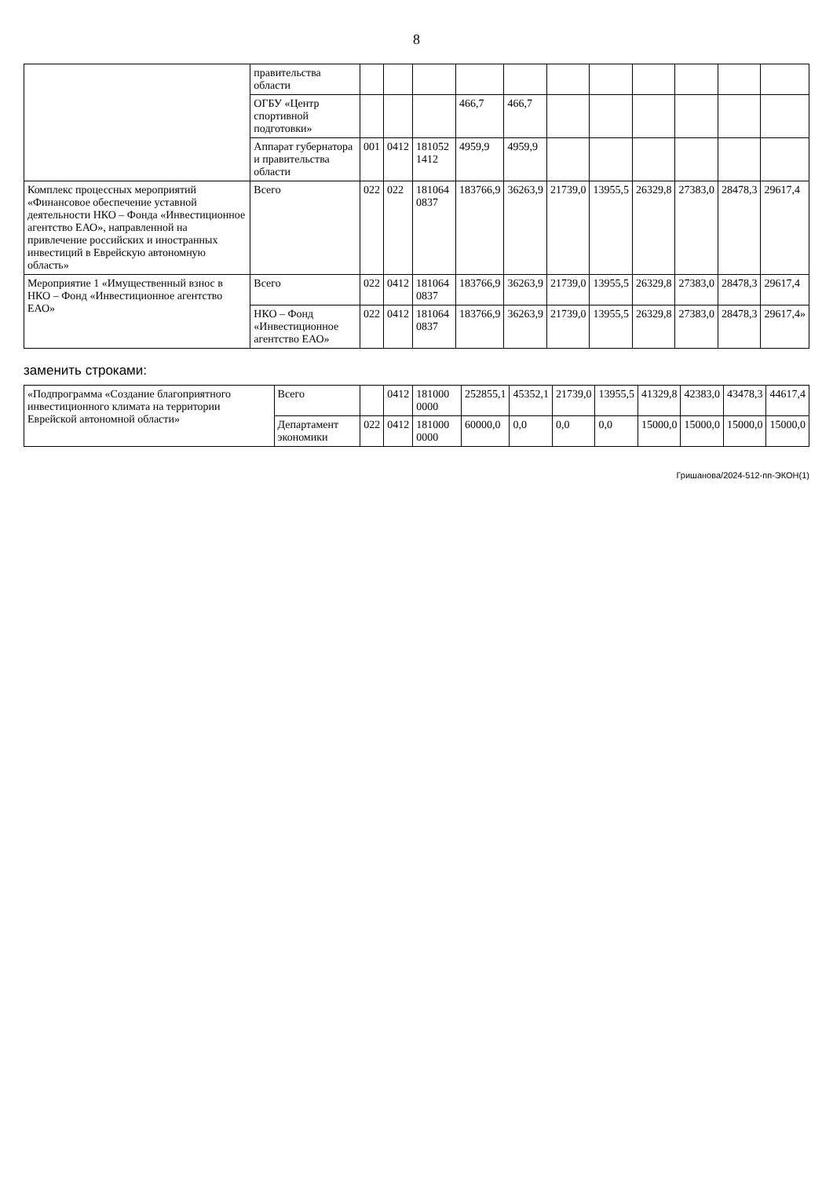8
| | правительства области | | | | | | | | | | | |
| | ОГБУ «Центр спортивной подготовки» | | | | 466,7 | 466,7 | | | | | | |
| | Аппарат губернатора и правительства области | 001 | 0412 | 181052 1412 | 4959,9 | 4959,9 | | | | | | |
| Комплекс процессных мероприятий «Финансовое обеспечение уставной деятельности НКО – Фонда «Инвестиционное агентство ЕАО», направленной на привлечение российских и иностранных инвестиций в Еврейскую автономную область» | Всего | 022 | 022 | 181064 0837 | 183766,9 | 36263,9 | 21739,0 | 13955,5 | 26329,8 | 27383,0 | 28478,3 | 29617,4 |
| Мероприятие 1 «Имущественный взнос в НКО – Фонд «Инвестиционное агентство ЕАО» | Всего | 022 | 0412 | 181064 0837 | 183766,9 | 36263,9 | 21739,0 | 13955,5 | 26329,8 | 27383,0 | 28478,3 | 29617,4 |
| | НКО – Фонд «Инвестиционное агентство ЕАО» | 022 | 0412 | 181064 0837 | 183766,9 | 36263,9 | 21739,0 | 13955,5 | 26329,8 | 27383,0 | 28478,3 | 29617,4» |
заменить строками:
| «Подпрограмма «Создание благоприятного инвестиционного климата на территории Еврейской автономной области» | Всего | | 0412 | 181000 0000 | 252855,1 | 45352,1 | 21739,0 | 13955,5 | 41329,8 | 42383,0 | 43478,3 | 44617,4 |
| | Департамент экономики | 022 | 0412 | 181000 0000 | 60000,0 | 0,0 | 0,0 | 0,0 | 15000,0 | 15000,0 | 15000,0 | 15000,0 |
Гришанова/2024-512-пп-ЭКОН(1)